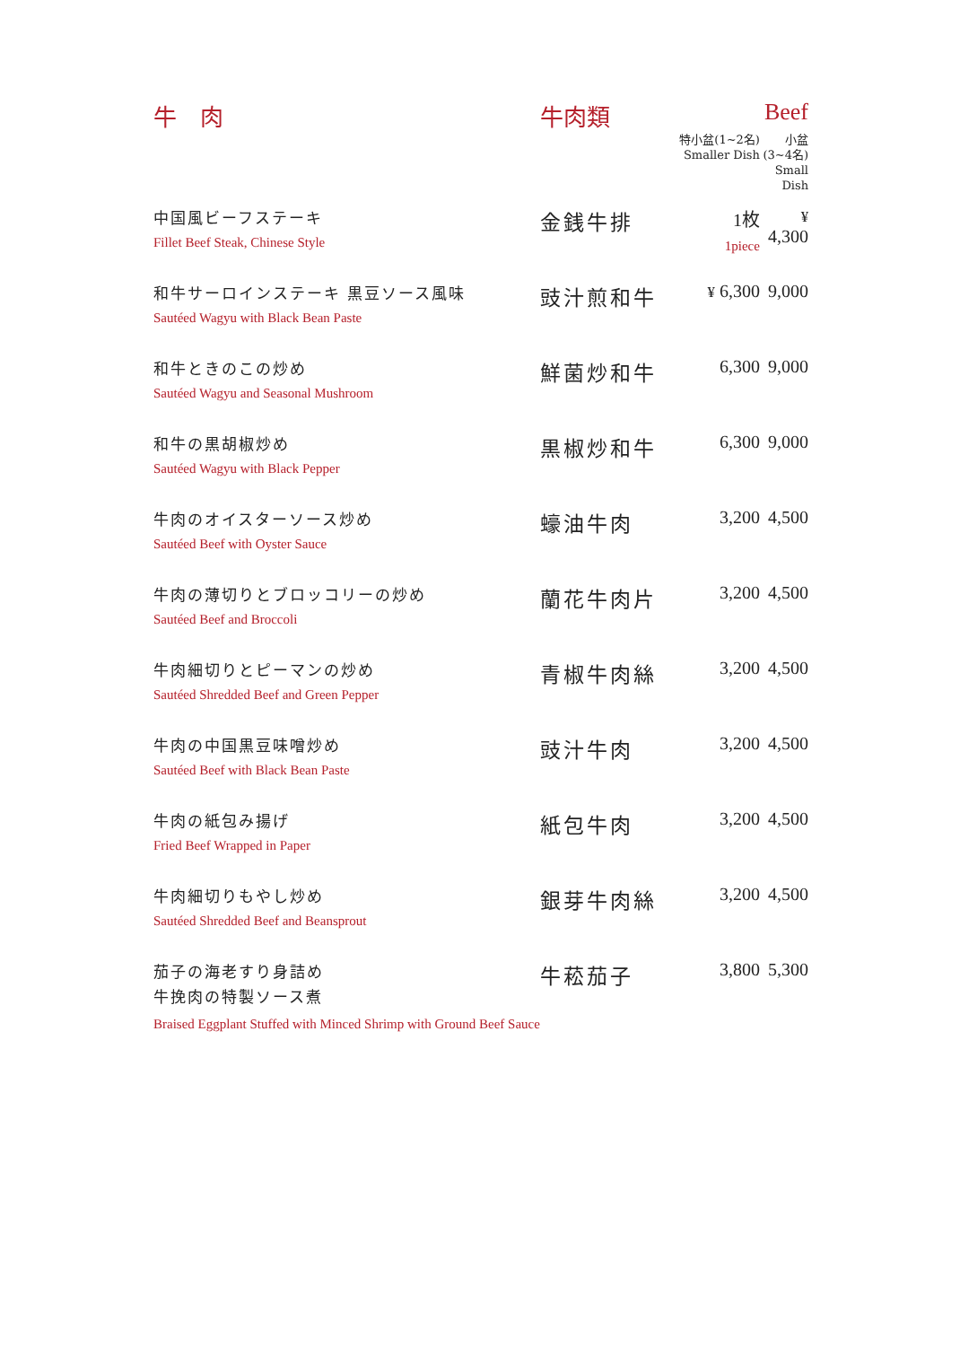| 牛 肉 | 牛肉類 | | Beef |
| | | 特小盆(1~2名) Smaller Dish | 小盆(3~4名) Small Dish |
| 中国風ビーフステーキ Fillet Beef Steak, Chinese Style | 金銭牛排 | 1枚 1piece | ¥ 4,300 |
| 和牛サーロインステーキ 黒豆ソース風味 Sautéed Wagyu with Black Bean Paste | 豉汁煎和牛 | ¥ 6,300 | 9,000 |
| 和牛ときのこの炒め Sautéed Wagyu and Seasonal Mushroom | 鮮菌炒和牛 | 6,300 | 9,000 |
| 和牛の黒胡椒炒め Sautéed Wagyu with Black Pepper | 黒椒炒和牛 | 6,300 | 9,000 |
| 牛肉のオイスターソース炒め Sautéed Beef with Oyster Sauce | 蠔油牛肉 | 3,200 | 4,500 |
| 牛肉の薄切りとブロッコリーの炒め Sautéed Beef and Broccoli | 蘭花牛肉片 | 3,200 | 4,500 |
| 牛肉細切りとピーマンの炒め Sautéed Shredded Beef and Green Pepper | 青椒牛肉絲 | 3,200 | 4,500 |
| 牛肉の中国黒豆味噌炒め Sautéed Beef with Black Bean Paste | 豉汁牛肉 | 3,200 | 4,500 |
| 牛肉の紙包み揚げ Fried Beef Wrapped in Paper | 紙包牛肉 | 3,200 | 4,500 |
| 牛肉細切りもやし炒め Sautéed Shredded Beef and Beansprout | 銀芽牛肉絲 | 3,200 | 4,500 |
| 茄子の海老すり身詰め 牛挽肉の特製ソース煮 Braised Eggplant Stuffed with Minced Shrimp with Ground Beef Sauce | 牛菘茄子 | 3,800 | 5,300 |